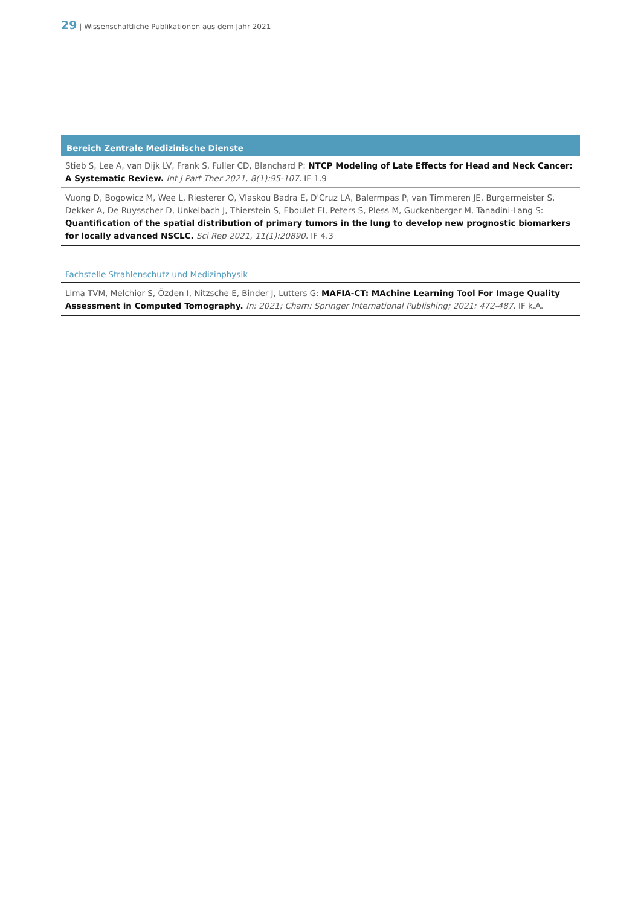29 | Wissenschaftliche Publikationen aus dem Jahr 2021
Bereich Zentrale Medizinische Dienste
Stieb S, Lee A, van Dijk LV, Frank S, Fuller CD, Blanchard P: NTCP Modeling of Late Effects for Head and Neck Cancer: A Systematic Review. Int J Part Ther 2021, 8(1):95-107. IF 1.9
Vuong D, Bogowicz M, Wee L, Riesterer O, Vlaskou Badra E, D'Cruz LA, Balermpas P, van Timmeren JE, Burgermeister S, Dekker A, De Ruysscher D, Unkelbach J, Thierstein S, Eboulet EI, Peters S, Pless M, Guckenberger M, Tanadini-Lang S: Quantification of the spatial distribution of primary tumors in the lung to develop new prognostic biomarkers for locally advanced NSCLC. Sci Rep 2021, 11(1):20890. IF 4.3
Fachstelle Strahlenschutz und Medizinphysik
Lima TVM, Melchior S, Özden I, Nitzsche E, Binder J, Lutters G: MAFIA-CT: MAchine Learning Tool For Image Quality Assessment in Computed Tomography. In: 2021; Cham: Springer International Publishing; 2021: 472-487. IF k.A.